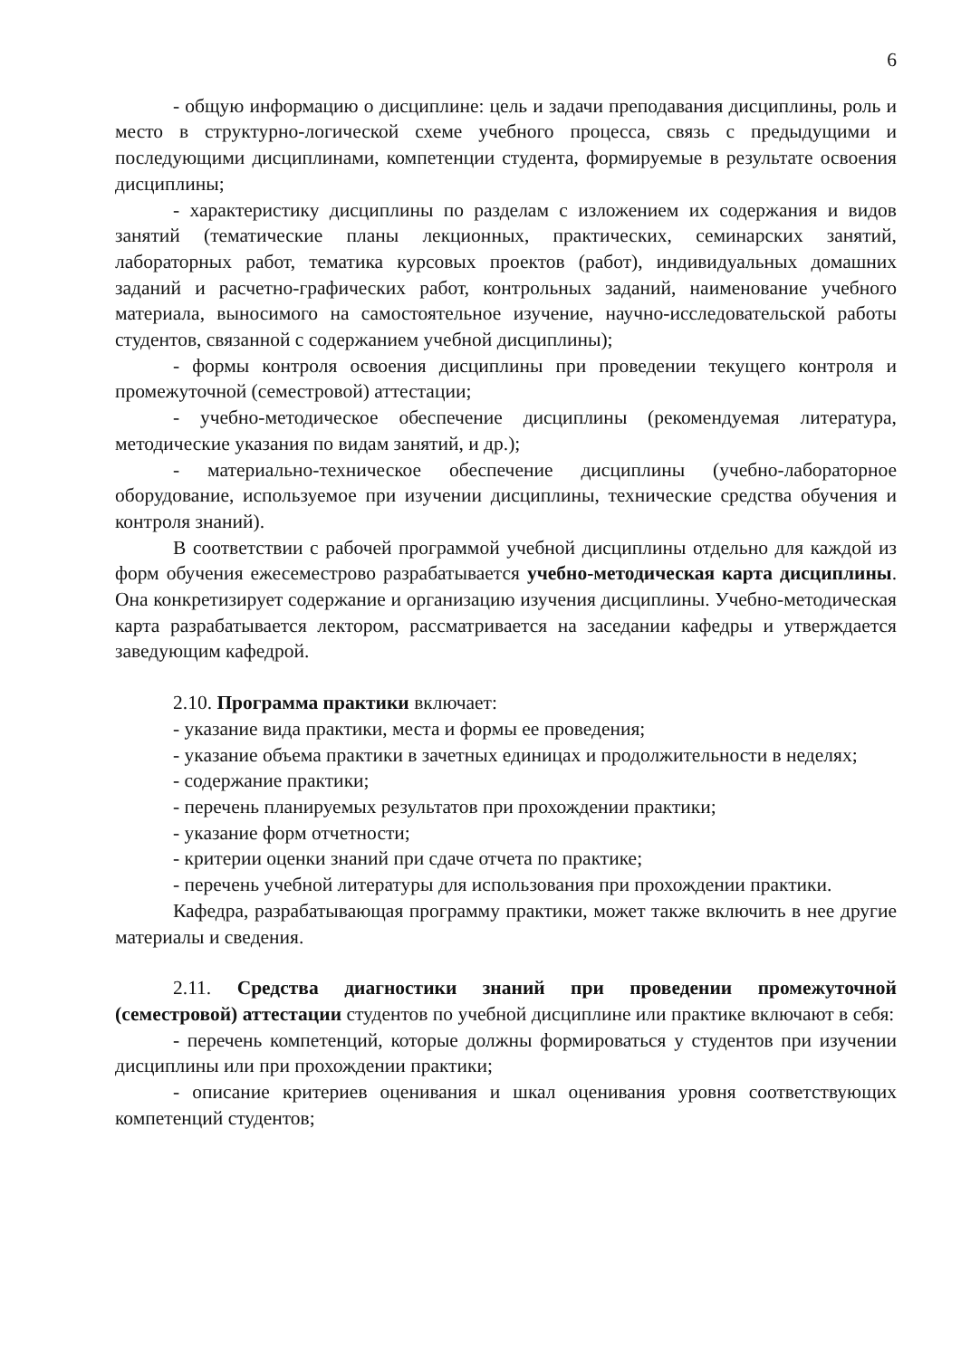6
- общую информацию о дисциплине: цель и задачи преподавания дисциплины, роль и место в структурно-логической схеме учебного процесса, связь с предыдущими и последующими дисциплинами, компетенции студента, формируемые в результате освоения дисциплины;
- характеристику дисциплины по разделам с изложением их содержания и видов занятий (тематические планы лекционных, практических, семинарских занятий, лабораторных работ, тематика курсовых проектов (работ), индивидуальных домашних заданий и расчетно-графических работ, контрольных заданий, наименование учебного материала, выносимого на самостоятельное изучение, научно-исследовательской работы студентов, связанной с содержанием учебной дисциплины);
- формы контроля освоения дисциплины при проведении текущего контроля и промежуточной (семестровой) аттестации;
- учебно-методическое обеспечение дисциплины (рекомендуемая литература, методические указания по видам занятий, и др.);
- материально-техническое обеспечение дисциплины (учебно-лабораторное оборудование, используемое при изучении дисциплины, технические средства обучения и контроля знаний).
В соответствии с рабочей программой учебной дисциплины отдельно для каждой из форм обучения ежесеместрово разрабатывается учебно-методическая карта дисциплины. Она конкретизирует содержание и организацию изучения дисциплины. Учебно-методическая карта разрабатывается лектором, рассматривается на заседании кафедры и утверждается заведующим кафедрой.
2.10. Программа практики включает:
- указание вида практики, места и формы ее проведения;
- указание объема практики в зачетных единицах и продолжительности в неделях;
- содержание практики;
- перечень планируемых результатов при прохождении практики;
- указание форм отчетности;
- критерии оценки знаний при сдаче отчета по практике;
- перечень учебной литературы для использования при прохождении практики.
Кафедра, разрабатывающая программу практики, может также включить в нее другие материалы и сведения.
2.11. Средства диагностики знаний при проведении промежуточной (семестровой) аттестации студентов по учебной дисциплине или практике включают в себя:
- перечень компетенций, которые должны формироваться у студентов при изучении дисциплины или при прохождении практики;
- описание критериев оценивания и шкал оценивания уровня соответствующих компетенций студентов;